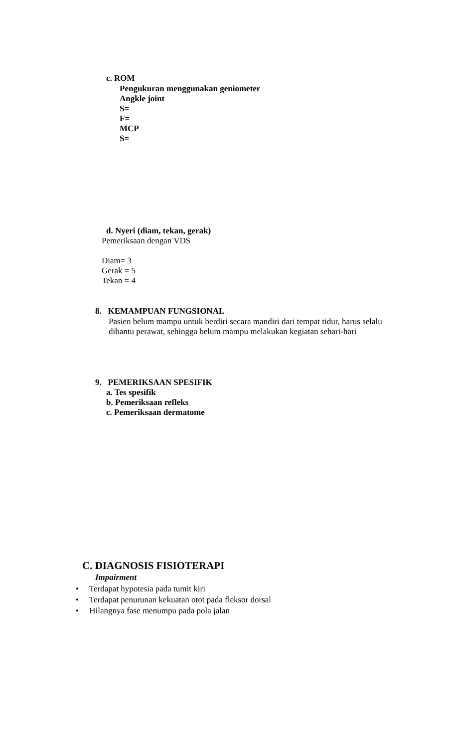c. ROM
Pengukuran menggunakan geniometer
Angkle joint
S=
F=
MCP
S=
d. Nyeri (diam, tekan, gerak)
Pemeriksaan dengan VDS
Diam= 3
Gerak = 5
Tekan = 4
8. KEMAMPUAN FUNGSIONAL
Pasien belum mampu untuk berdiri secara mandiri dari tempat tidur, harus selalu
dibantu perawat, sehingga belum mampu melakukan kegiatan sehari-hari
9. PEMERIKSAAN SPESIFIK
a. Tes spesifik
b. Pemeriksaan refleks
c. Pemeriksaan dermatome
C. DIAGNOSIS FISIOTERAPI
Impairment
• Terdapat hypotesia pada tumit kiri
• Terdapat penurunan kekuatan otot pada fleksor dorsal
• Hilangnya fase menumpu pada pola jalan